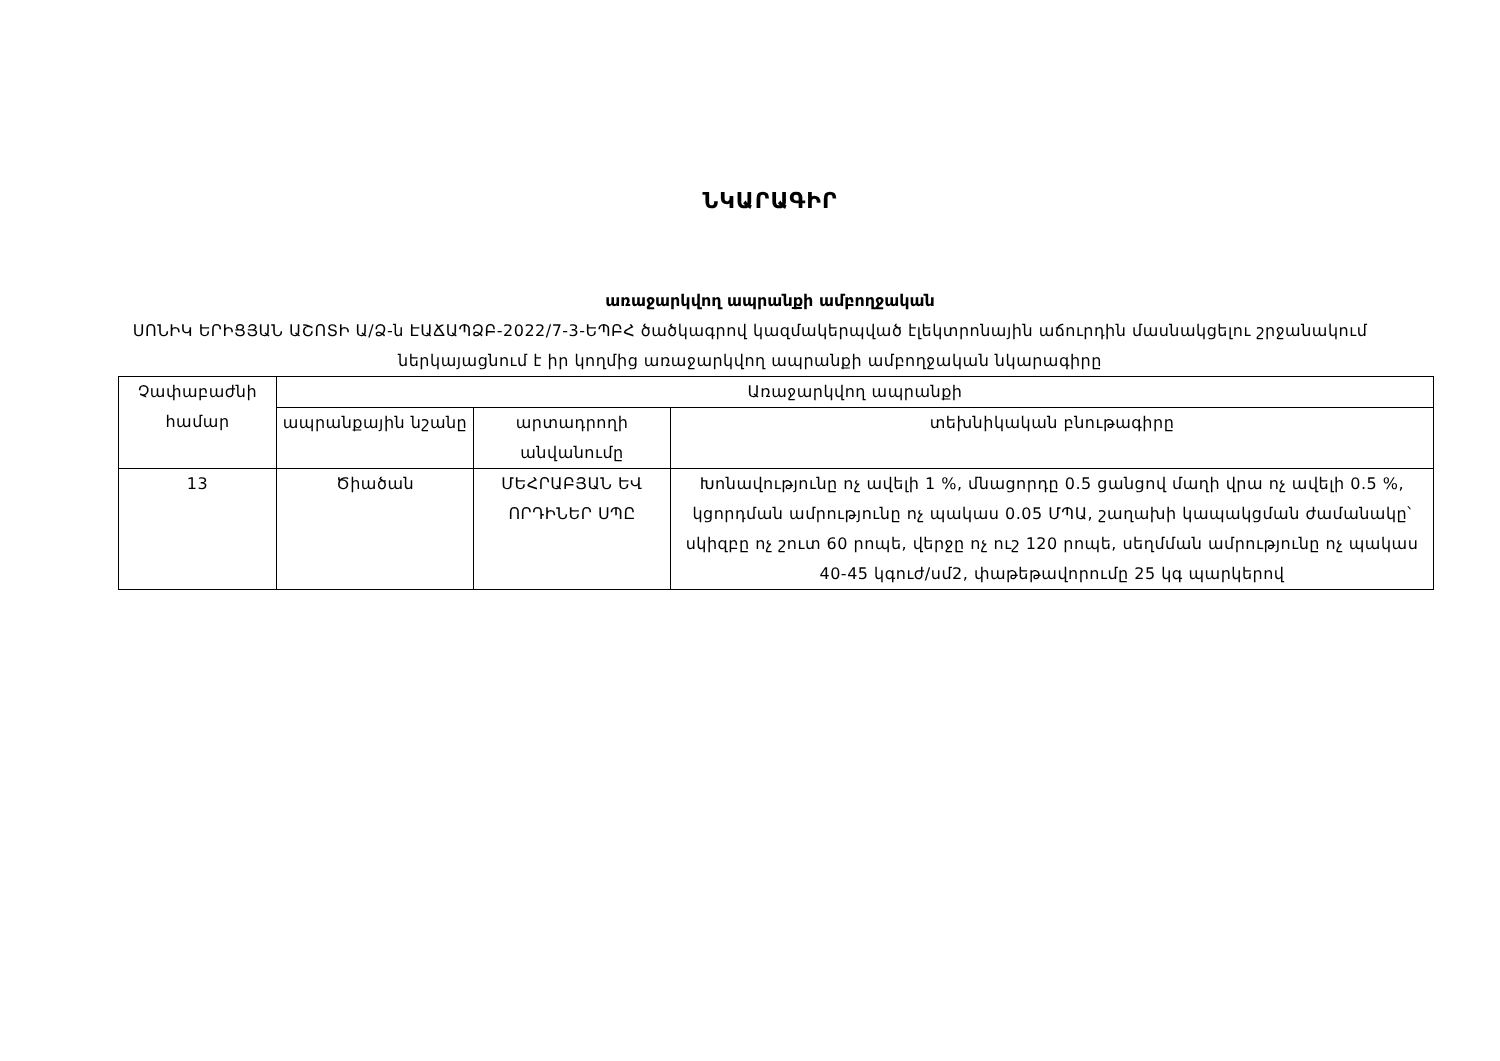ՆԿԱՐԱԳԻՐ
առաջարկվող ապրանքի ամբողջական
ՍՈՆԻԿ ԵՐԻՑՅԱՆ ԱՇՈՏԻ Ա/Ձ-ն ԷԱՃԱՊՁԲ-2022/7-3-ԵՊԲՀ ծածկագրով կազմակերպված էլեկտրոնային աճուրդին մասնակցելու շրջանակում ներկայացնում է իր կողմից առաջարկվող ապրանքի ամբողջական նկարագիրը
| Չափաբաժնի համար | Առաջարկվող ապրանքի | | |
| | ապրանքային նշանը | արտադրողի անվանումը | տեխնիկական բնութագիրը |
| 13 | Ծիածան | ՄԵՀՐԱԲՅԱՆ ԵՎ ՈՐԴԻՆԵՐ ՍՊԸ | Խոնավությունը ոչ ավելի 1 %, մնացորդը 0.5 ցանցով մաղի վրա ոչ ավելի 0.5 %, կցորդման ամրությունը ոչ պակաս 0.05 ՄՊԱ, շաղախի կապակցման ժամանակը՝ սկիզբը ոչ շուտ 60 րոպե, վերջը ոչ ուշ 120 րոպե, սեղմման ամրությունը ոչ պակաս 40-45 կգուժ/սմ2, փաթեթավորումը 25 կգ պարկերով |